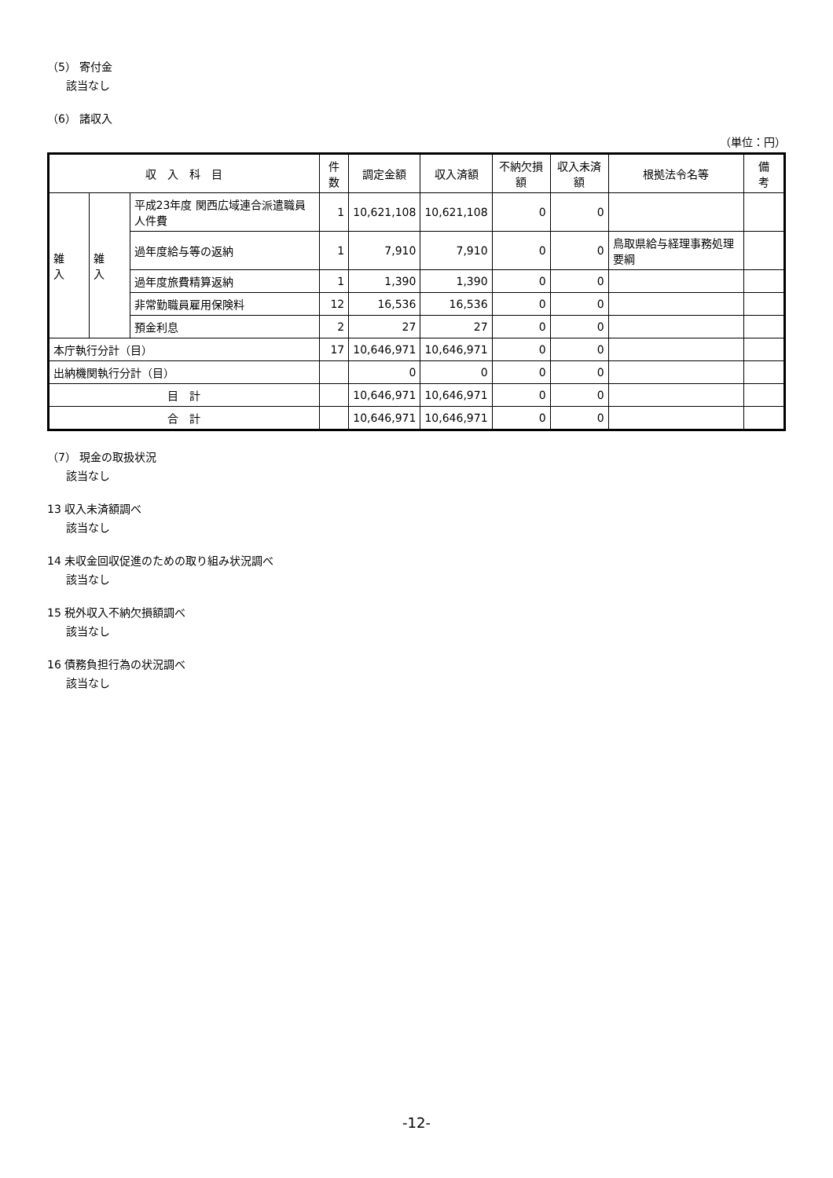（5） 寄付金
該当なし
（6） 諸収入
（単位：円）
| 収 入 科 目 | | | 件数 | 調定金額 | 収入済額 | 不納欠損額 | 収入未済額 | 根拠法令名等 | 備 考 |
| --- | --- | --- | --- | --- | --- | --- | --- | --- | --- |
| 雑 入 | 雑 入 | 平成23年度 関西広域連合派遣職員人件費 | 1 | 10,621,108 | 10,621,108 | 0 | 0 | | |
| | | 過年度給与等の返納 | 1 | 7,910 | 7,910 | 0 | 0 | 鳥取県給与経理事務処理要綱 | |
| | | 過年度旅費精算返納 | 1 | 1,390 | 1,390 | 0 | 0 | | |
| | | 非常勤職員雇用保険料 | 12 | 16,536 | 16,536 | 0 | 0 | | |
| | | 預金利息 | 2 | 27 | 27 | 0 | 0 | | |
| 本庁執行分計（目） | | | 17 | 10,646,971 | 10,646,971 | 0 | 0 | | |
| 出納機関執行分計（目） | | | | 0 | 0 | 0 | 0 | | |
| 目 計 | | | | 10,646,971 | 10,646,971 | 0 | 0 | | |
| 合 計 | | | | 10,646,971 | 10,646,971 | 0 | 0 | | |
（7） 現金の取扱状況
該当なし
13 収入未済額調べ
該当なし
14 未収金回収促進のための取り組み状況調べ
該当なし
15 税外収入不納欠損額調べ
該当なし
16 債務負担行為の状況調べ
該当なし
-12-